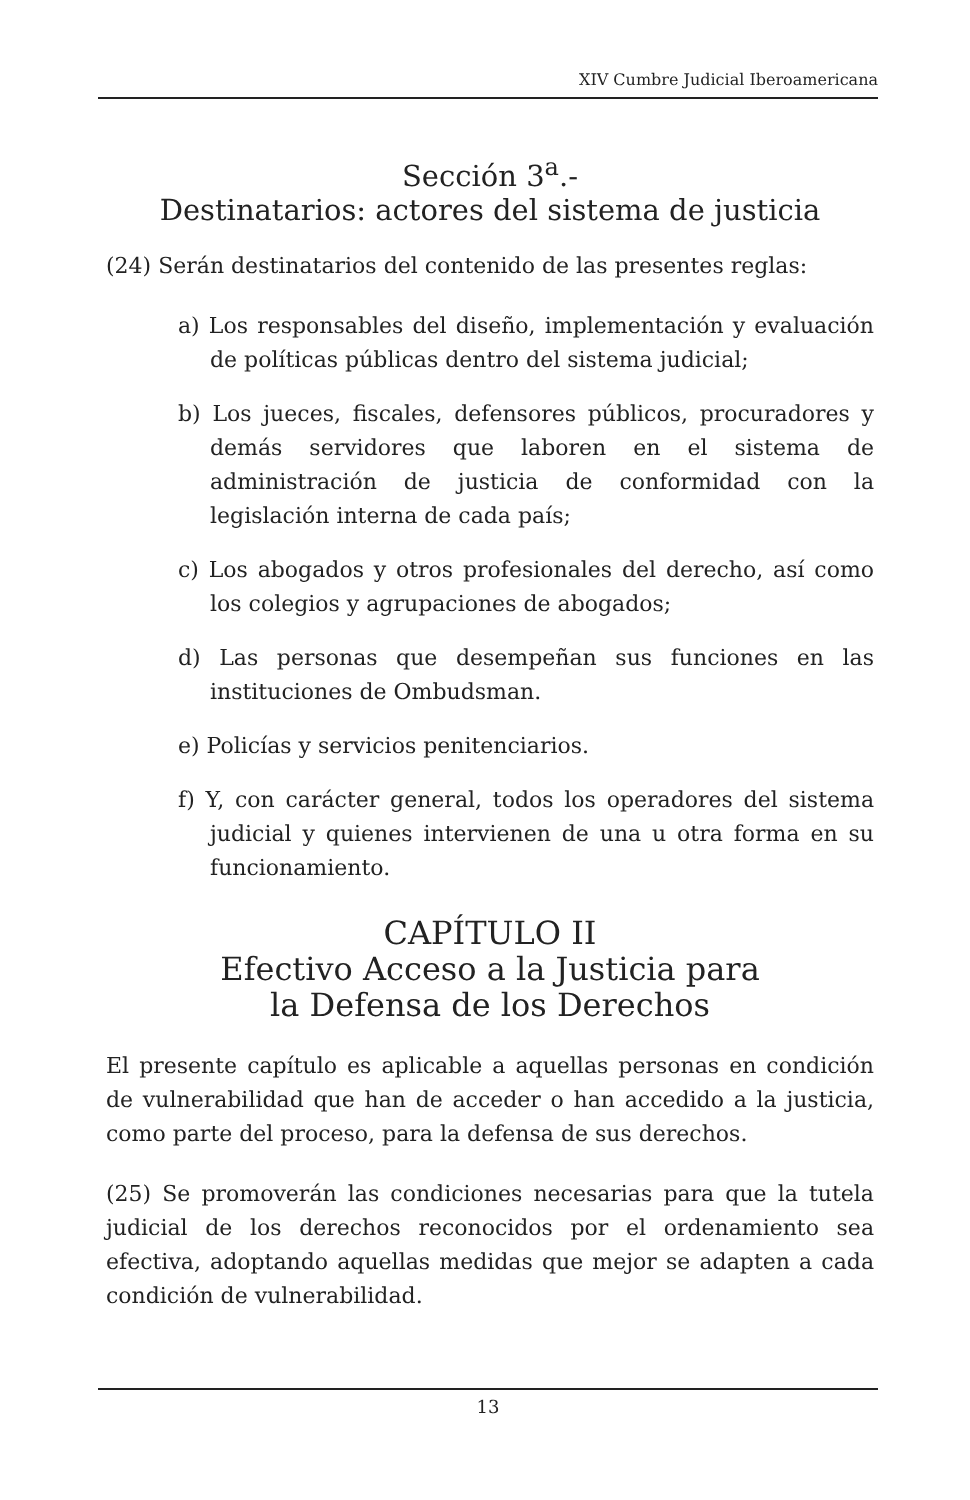XIV Cumbre Judicial Iberoamericana
Sección 3<sup>a</sup>.-
Destinatarios: actores del sistema de justicia
(24) Serán destinatarios del contenido de las presentes reglas:
a) Los responsables del diseño, implementación y evaluación de políticas públicas dentro del sistema judicial;
b) Los jueces, fiscales, defensores públicos, procuradores y demás servidores que laboren en el sistema de administración de justicia de conformidad con la legislación interna de cada país;
c) Los abogados y otros profesionales del derecho, así como los colegios y agrupaciones de abogados;
d) Las personas que desempeñan sus funciones en las instituciones de Ombudsman.
e) Policías y servicios penitenciarios.
f) Y, con carácter general, todos los operadores del sistema judicial y quienes intervienen de una u otra forma en su funcionamiento.
CAPÍTULO II
Efectivo Acceso a la Justicia para
la Defensa de los Derechos
El presente capítulo es aplicable a aquellas personas en condición de vulnerabilidad que han de acceder o han accedido a la justicia, como parte del proceso, para la defensa de sus derechos.
(25) Se promoverán las condiciones necesarias para que la tutela judicial de los derechos reconocidos por el ordenamiento sea efectiva, adoptando aquellas medidas que mejor se adapten a cada condición de vulnerabilidad.
13